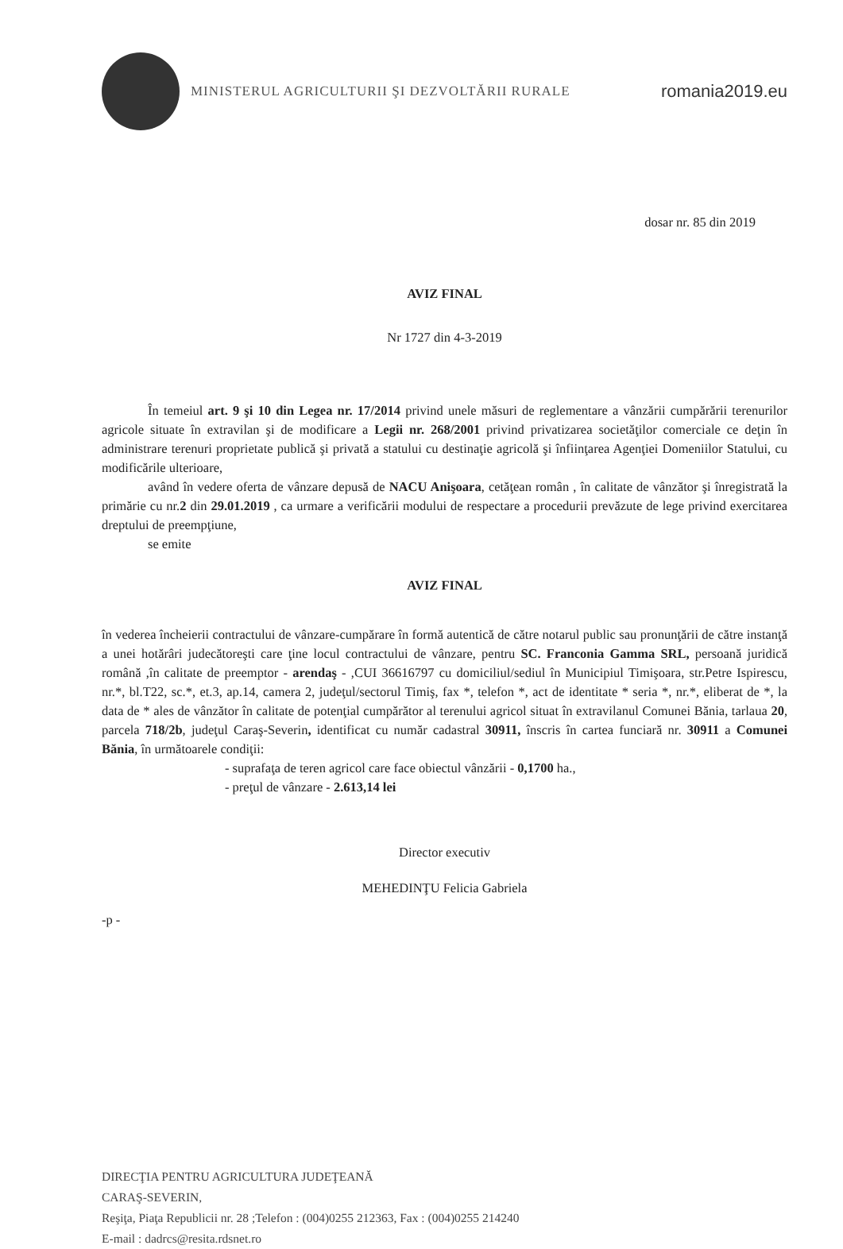MINISTERUL AGRICULTURII ŞI DEZVOLTĂRII RURALE
romania2019.eu
dosar nr. 85 din 2019
AVIZ FINAL
Nr 1727 din 4-3-2019
În temeiul art. 9 şi 10 din Legea nr. 17/2014 privind unele măsuri de reglementare a vânzării cumpărării terenurilor agricole situate în extravilan şi de modificare a Legii nr. 268/2001 privind privatizarea societăţilor comerciale ce deţin în administrare terenuri proprietate publică şi privată a statului cu destinaţie agricolă şi înfiinţarea Agenţiei Domeniilor Statului, cu modificările ulterioare,
având în vedere oferta de vânzare depusă de NACU Anişoara, cetăţean român , în calitate de vânzător şi înregistrată la primărie cu nr.2 din 29.01.2019 , ca urmare a verificării modului de respectare a procedurii prevăzute de lege privind exercitarea dreptului de preempţiune,
se emite
AVIZ FINAL
în vederea încheierii contractului de vânzare-cumpărare în formă autentică de către notarul public sau pronunţării de către instanţă a unei hotărâri judecătoreşti care ţine locul contractului de vânzare, pentru SC. Franconia Gamma SRL, persoană juridică română ,în calitate de preemptor - arendaş - ,CUI 36616797 cu domiciliul/sediul în Municipiul Timişoara, str.Petre Ispirescu, nr.*, bl.T22, sc.*, et.3, ap.14, camera 2, judeţul/sectorul Timiş, fax *, telefon *, act de identitate * seria *, nr.*, eliberat de *, la data de * ales de vânzător în calitate de potenţial cumpărător al terenului agricol situat în extravilanul Comunei Bănia, tarlaua 20, parcela 718/2b, judeţul Caraş-Severin, identificat cu număr cadastral 30911, înscris în cartea funciară nr. 30911 a Comunei Bănia, în următoarele condiţii:
- suprafaţa de teren agricol care face obiectul vânzării - 0,1700 ha.,
- preţul de vânzare - 2.613,14 lei
Director executiv
MEHEDINŢU Felicia Gabriela
-p -
DIRECŢIA PENTRU AGRICULTURA JUDEŢEANĂ
CARAŞ-SEVERIN,
Reşiţa, Piaţa Republicii nr. 28 ;Telefon : (004)0255 212363, Fax : (004)0255 214240
E-mail : dadrcs@resita.rdsnet.ro